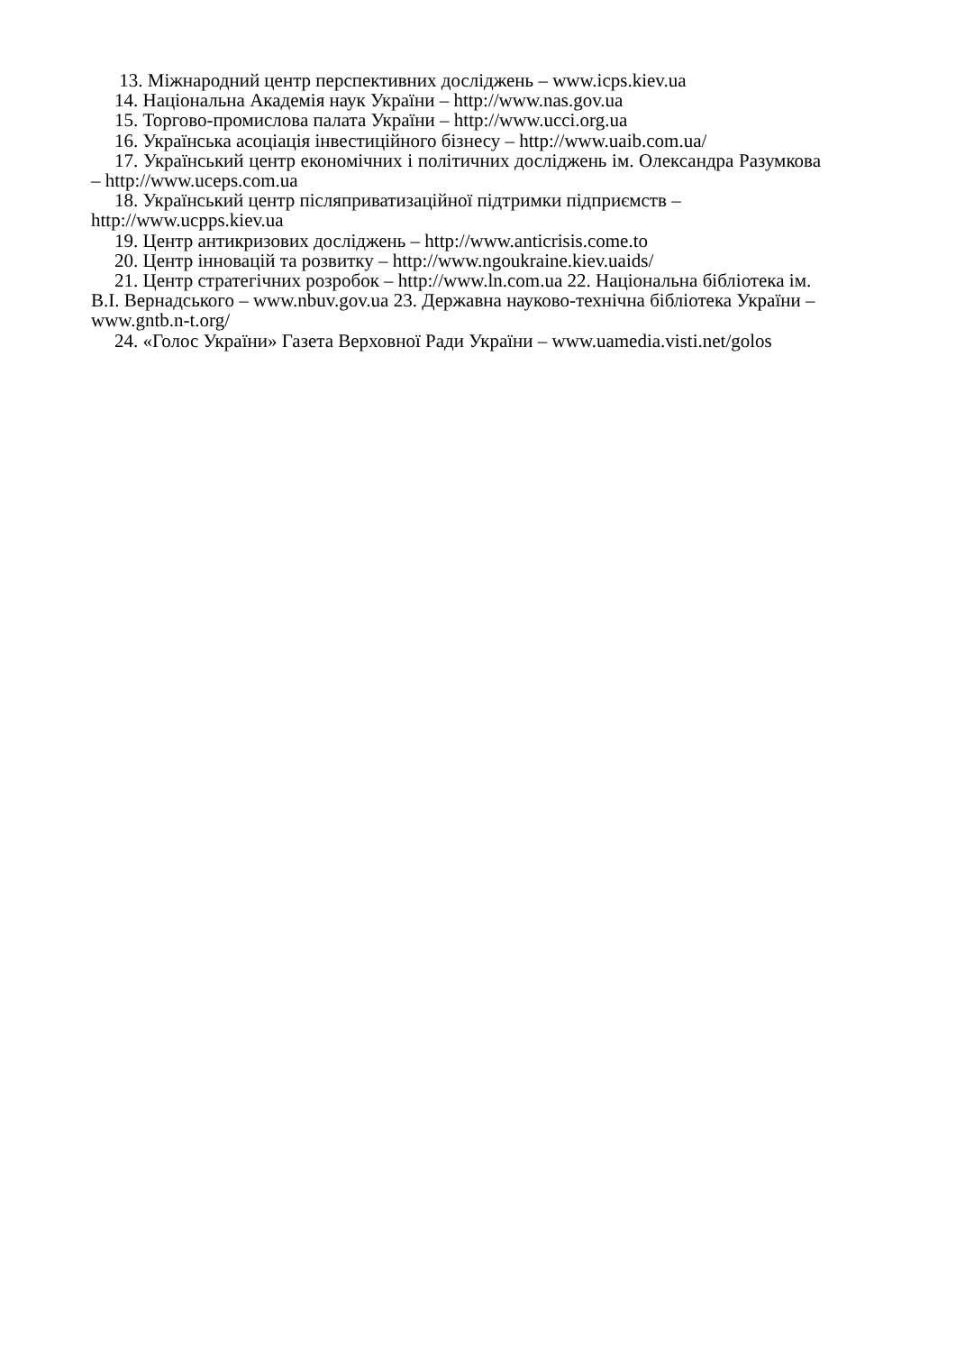13. Міжнародний центр перспективних досліджень – www.icps.kiev.ua
14. Національна Академія наук України – http://www.nas.gov.ua
15. Торгово-промислова палата України – http://www.ucci.org.ua
16. Українська асоціація інвестиційного бізнесу – http://www.uaib.com.ua/
17. Український центр економічних і політичних досліджень ім. Олександра Разумкова – http://www.uceps.com.ua
18. Український центр післяприватизаційної підтримки підприємств – http://www.ucpps.kiev.ua
19. Центр антикризових досліджень – http://www.anticrisis.come.to
20. Центр інновацій та розвитку – http://www.ngoukraine.kiev.uaids/
21. Центр стратегічних розробок – http://www.ln.com.ua 22. Національна бібліотека ім. В.І. Вернадського – www.nbuv.gov.ua 23. Державна науково-технічна бібліотека України – www.gntb.n-t.org/
24. «Голос України» Газета Верховної Ради України – www.uamedia.visti.net/golos